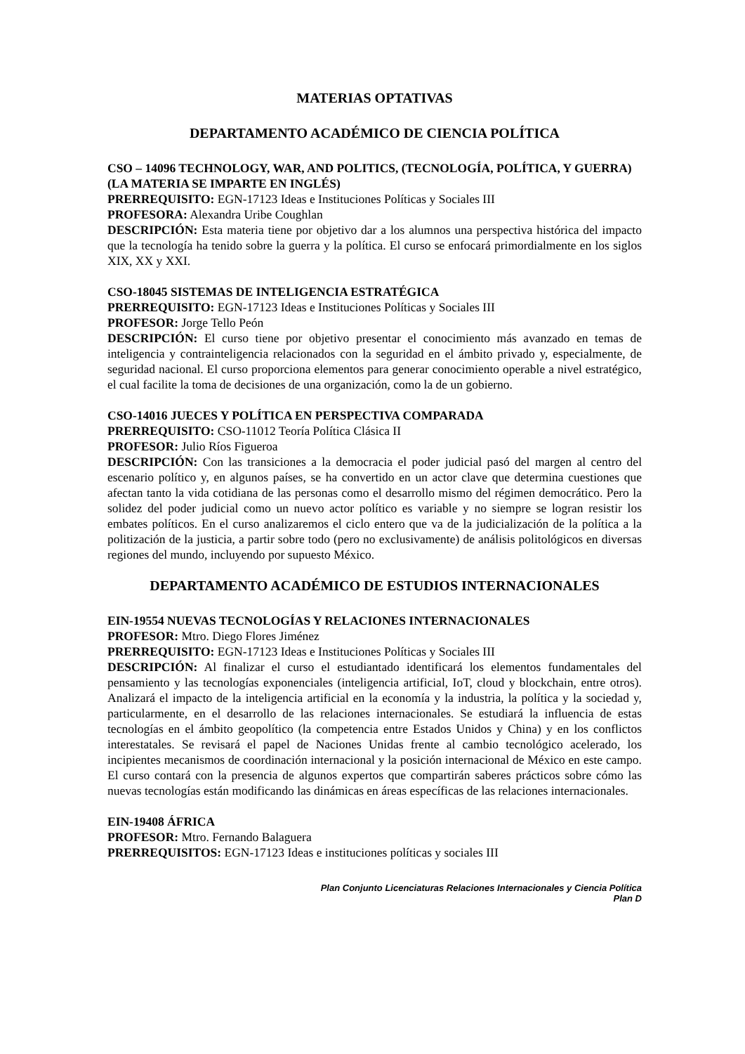MATERIAS OPTATIVAS
DEPARTAMENTO ACADÉMICO DE CIENCIA POLÍTICA
CSO – 14096 TECHNOLOGY, WAR, AND POLITICS, (TECNOLOGÍA, POLÍTICA, Y GUERRA) (LA MATERIA SE IMPARTE EN INGLÉS)
PRERREQUISITO: EGN-17123 Ideas e Instituciones Políticas y Sociales III
PROFESORA: Alexandra Uribe Coughlan
DESCRIPCIÓN: Esta materia tiene por objetivo dar a los alumnos una perspectiva histórica del impacto que la tecnología ha tenido sobre la guerra y la política. El curso se enfocará primordialmente en los siglos XIX, XX y XXI.
CSO-18045 SISTEMAS DE INTELIGENCIA ESTRATÉGICA
PRERREQUISITO: EGN-17123 Ideas e Instituciones Políticas y Sociales III
PROFESOR: Jorge Tello Peón
DESCRIPCIÓN: El curso tiene por objetivo presentar el conocimiento más avanzado en temas de inteligencia y contrainteligencia relacionados con la seguridad en el ámbito privado y, especialmente, de seguridad nacional. El curso proporciona elementos para generar conocimiento operable a nivel estratégico, el cual facilite la toma de decisiones de una organización, como la de un gobierno.
CSO-14016 JUECES Y POLÍTICA EN PERSPECTIVA COMPARADA
PRERREQUISITO: CSO-11012 Teoría Política Clásica II
PROFESOR: Julio Ríos Figueroa
DESCRIPCIÓN: Con las transiciones a la democracia el poder judicial pasó del margen al centro del escenario político y, en algunos países, se ha convertido en un actor clave que determina cuestiones que afectan tanto la vida cotidiana de las personas como el desarrollo mismo del régimen democrático. Pero la solidez del poder judicial como un nuevo actor político es variable y no siempre se logran resistir los embates políticos. En el curso analizaremos el ciclo entero que va de la judicialización de la política a la politización de la justicia, a partir sobre todo (pero no exclusivamente) de análisis politológicos en diversas regiones del mundo, incluyendo por supuesto México.
DEPARTAMENTO ACADÉMICO DE ESTUDIOS INTERNACIONALES
EIN-19554 NUEVAS TECNOLOGÍAS Y RELACIONES INTERNACIONALES
PROFESOR: Mtro. Diego Flores Jiménez
PRERREQUISITO: EGN-17123 Ideas e Instituciones Políticas y Sociales III
DESCRIPCIÓN: Al finalizar el curso el estudiantado identificará los elementos fundamentales del pensamiento y las tecnologías exponenciales (inteligencia artificial, IoT, cloud y blockchain, entre otros). Analizará el impacto de la inteligencia artificial en la economía y la industria, la política y la sociedad y, particularmente, en el desarrollo de las relaciones internacionales. Se estudiará la influencia de estas tecnologías en el ámbito geopolítico (la competencia entre Estados Unidos y China) y en los conflictos interestatales. Se revisará el papel de Naciones Unidas frente al cambio tecnológico acelerado, los incipientes mecanismos de coordinación internacional y la posición internacional de México en este campo. El curso contará con la presencia de algunos expertos que compartirán saberes prácticos sobre cómo las nuevas tecnologías están modificando las dinámicas en áreas específicas de las relaciones internacionales.
EIN-19408 ÁFRICA
PROFESOR: Mtro. Fernando Balaguera
PRERREQUISITOS: EGN-17123 Ideas e instituciones políticas y sociales III
Plan Conjunto Licenciaturas Relaciones Internacionales y Ciencia Política
Plan D